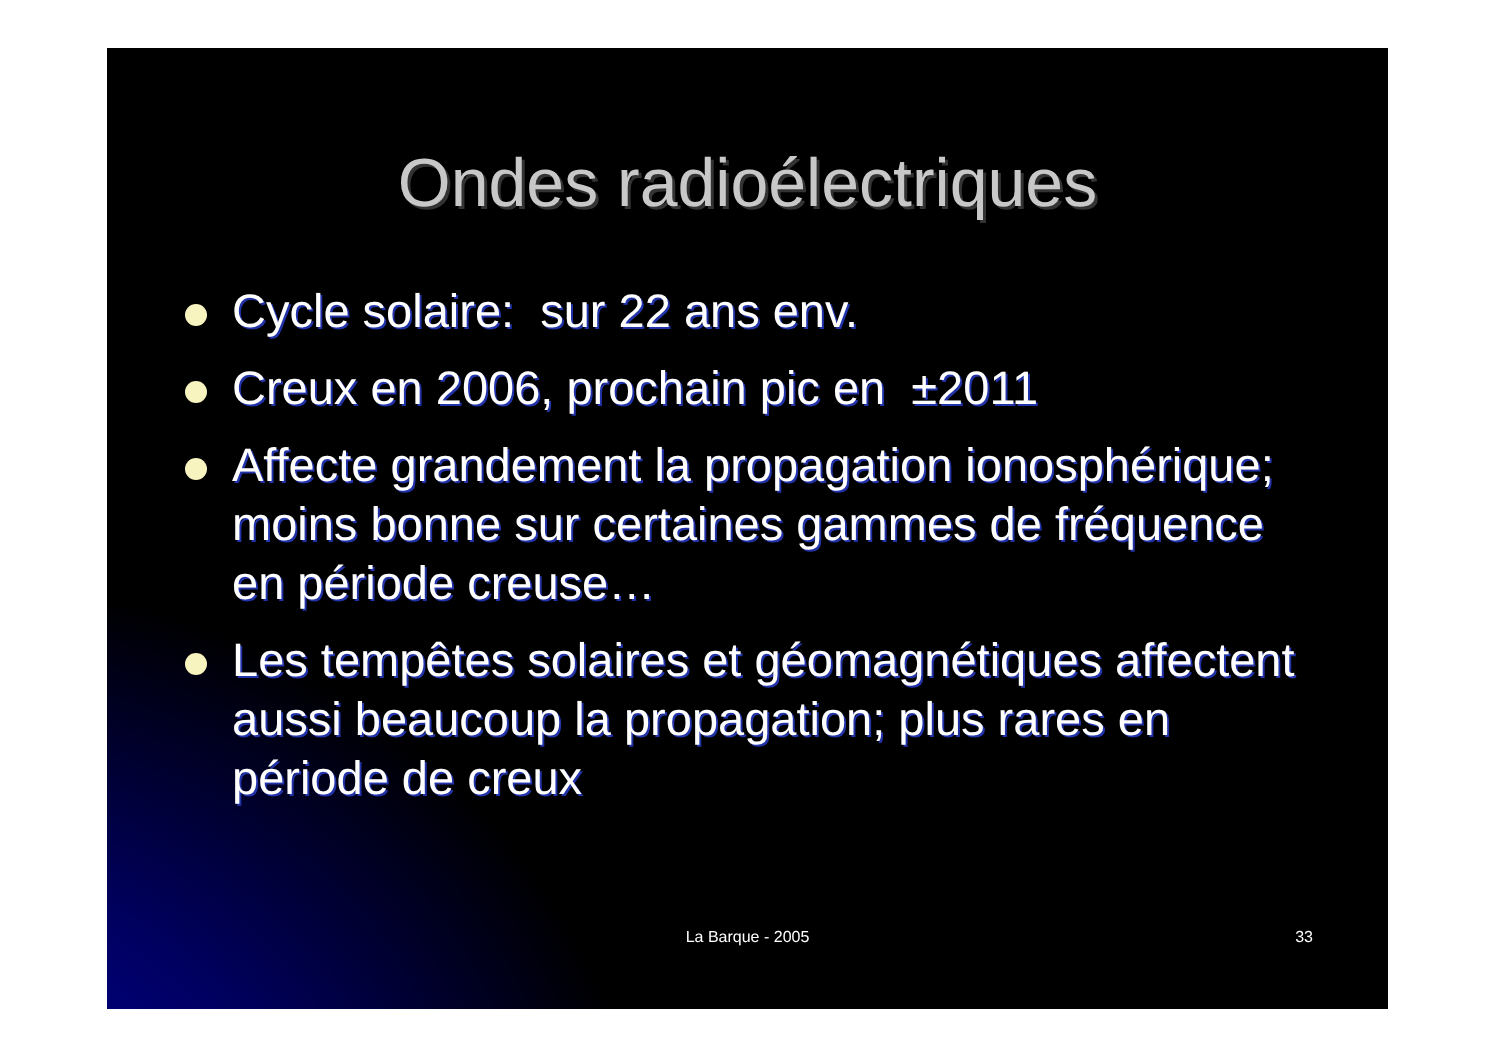Ondes radioélectriques
Cycle solaire: sur 22 ans env.
Creux en 2006, prochain pic en ±2011
Affecte grandement la propagation ionosphérique; moins bonne sur certaines gammes de fréquence en période creuse…
Les tempêtes solaires et géomagnétiques affectent aussi beaucoup la propagation; plus rares en période de creux
La Barque - 2005
33